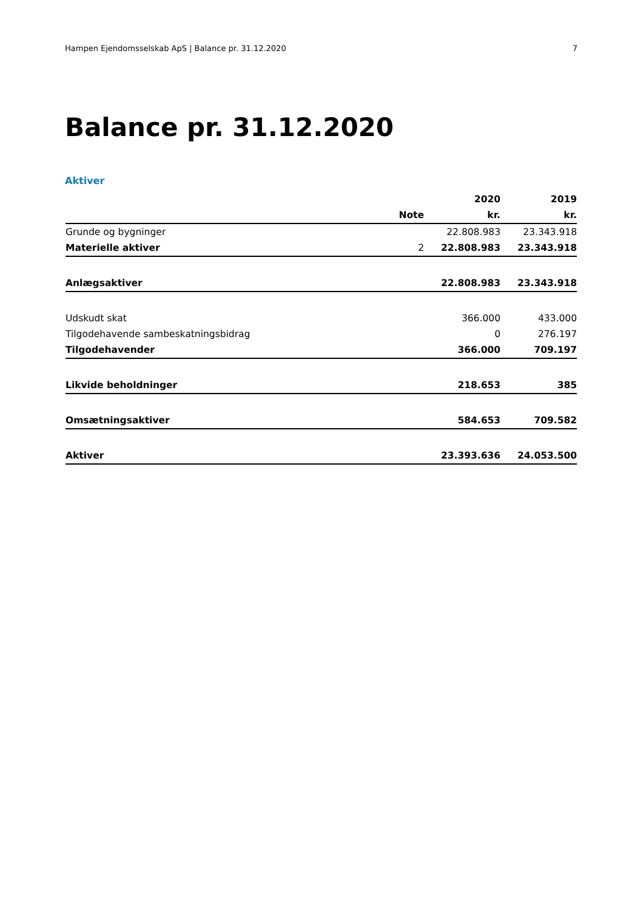Hampen Ejendomsselskab ApS | Balance pr. 31.12.2020 7
Balance pr. 31.12.2020
Aktiver
| | | 2020 | 2019 |
| --- | --- | --- | --- |
| | Note | kr. | kr. |
| Grunde og bygninger | | 22.808.983 | 23.343.918 |
| Materielle aktiver | 2 | 22.808.983 | 23.343.918 |
| Anlægsaktiver | | 22.808.983 | 23.343.918 |
| Udskudt skat | | 366.000 | 433.000 |
| Tilgodehavende sambeskatningsbidrag | | 0 | 276.197 |
| Tilgodehavender | | 366.000 | 709.197 |
| Likvide beholdninger | | 218.653 | 385 |
| Omsætningsaktiver | | 584.653 | 709.582 |
| Aktiver | | 23.393.636 | 24.053.500 |